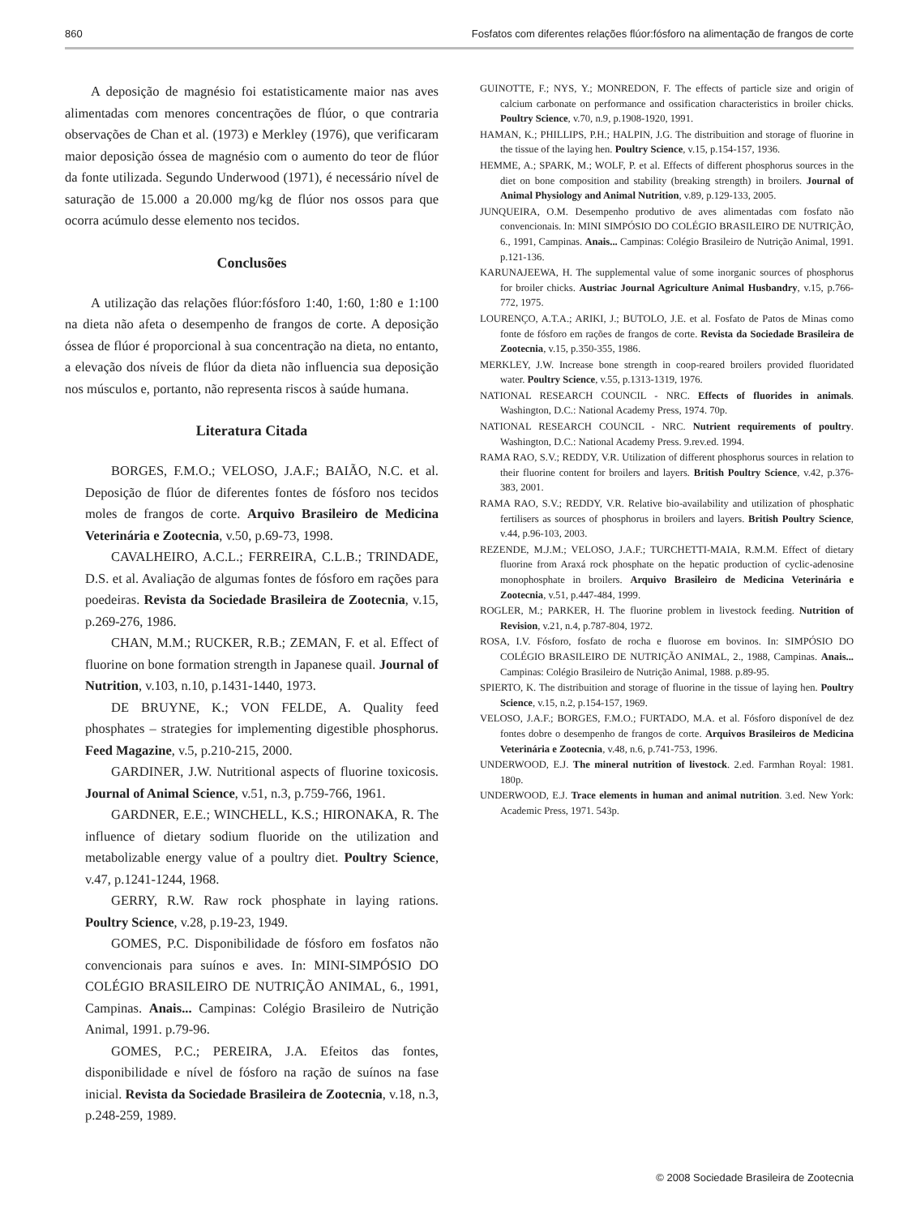860 Fosfatos com diferentes relações flúor:fósforo na alimentação de frangos de corte
A deposição de magnésio foi estatisticamente maior nas aves alimentadas com menores concentrações de flúor, o que contraria observações de Chan et al. (1973) e Merkley (1976), que verificaram maior deposição óssea de magnésio com o aumento do teor de flúor da fonte utilizada. Segundo Underwood (1971), é necessário nível de saturação de 15.000 a 20.000 mg/kg de flúor nos ossos para que ocorra acúmulo desse elemento nos tecidos.
Conclusões
A utilização das relações flúor:fósforo 1:40, 1:60, 1:80 e 1:100 na dieta não afeta o desempenho de frangos de corte. A deposição óssea de flúor é proporcional à sua concentração na dieta, no entanto, a elevação dos níveis de flúor da dieta não influencia sua deposição nos músculos e, portanto, não representa riscos à saúde humana.
Literatura Citada
BORGES, F.M.O.; VELOSO, J.A.F.; BAIÃO, N.C. et al. Deposição de flúor de diferentes fontes de fósforo nos tecidos moles de frangos de corte. Arquivo Brasileiro de Medicina Veterinária e Zootecnia, v.50, p.69-73, 1998.
CAVALHEIRO, A.C.L.; FERREIRA, C.L.B.; TRINDADE, D.S. et al. Avaliação de algumas fontes de fósforo em rações para poedeiras. Revista da Sociedade Brasileira de Zootecnia, v.15, p.269-276, 1986.
CHAN, M.M.; RUCKER, R.B.; ZEMAN, F. et al. Effect of fluorine on bone formation strength in Japanese quail. Journal of Nutrition, v.103, n.10, p.1431-1440, 1973.
DE BRUYNE, K.; VON FELDE, A. Quality feed phosphates – strategies for implementing digestible phosphorus. Feed Magazine, v.5, p.210-215, 2000.
GARDINER, J.W. Nutritional aspects of fluorine toxicosis. Journal of Animal Science, v.51, n.3, p.759-766, 1961.
GARDNER, E.E.; WINCHELL, K.S.; HIRONAKA, R. The influence of dietary sodium fluoride on the utilization and metabolizable energy value of a poultry diet. Poultry Science, v.47, p.1241-1244, 1968.
GERRY, R.W. Raw rock phosphate in laying rations. Poultry Science, v.28, p.19-23, 1949.
GOMES, P.C. Disponibilidade de fósforo em fosfatos não convencionais para suínos e aves. In: MINI-SIMPÓSIO DO COLÉGIO BRASILEIRO DE NUTRIÇÃO ANIMAL, 6., 1991, Campinas. Anais... Campinas: Colégio Brasileiro de Nutrição Animal, 1991. p.79-96.
GOMES, P.C.; PEREIRA, J.A. Efeitos das fontes, disponibilidade e nível de fósforo na ração de suínos na fase inicial. Revista da Sociedade Brasileira de Zootecnia, v.18, n.3, p.248-259, 1989.
GUINOTTE, F.; NYS, Y.; MONREDON, F. The effects of particle size and origin of calcium carbonate on performance and ossification characteristics in broiler chicks. Poultry Science, v.70, n.9, p.1908-1920, 1991.
HAMAN, K.; PHILLIPS, P.H.; HALPIN, J.G. The distribuition and storage of fluorine in the tissue of the laying hen. Poultry Science, v.15, p.154-157, 1936.
HEMME, A.; SPARK, M.; WOLF, P. et al. Effects of different phosphorus sources in the diet on bone composition and stability (breaking strength) in broilers. Journal of Animal Physiology and Animal Nutrition, v.89, p.129-133, 2005.
JUNQUEIRA, O.M. Desempenho produtivo de aves alimentadas com fosfato não convencionais. In: MINI SIMPÓSIO DO COLÉGIO BRASILEIRO DE NUTRIÇÃO, 6., 1991, Campinas. Anais... Campinas: Colégio Brasileiro de Nutrição Animal, 1991. p.121-136.
KARUNAJEEWA, H. The supplemental value of some inorganic sources of phosphorus for broiler chicks. Austriac Journal Agriculture Animal Husbandry, v.15, p.766-772, 1975.
LOURENÇO, A.T.A.; ARIKI, J.; BUTOLO, J.E. et al. Fosfato de Patos de Minas como fonte de fósforo em rações de frangos de corte. Revista da Sociedade Brasileira de Zootecnia, v.15, p.350-355, 1986.
MERKLEY, J.W. Increase bone strength in coop-reared broilers provided fluoridated water. Poultry Science, v.55, p.1313-1319, 1976.
NATIONAL RESEARCH COUNCIL - NRC. Effects of fluorides in animals. Washington, D.C.: National Academy Press, 1974. 70p.
NATIONAL RESEARCH COUNCIL - NRC. Nutrient requirements of poultry. Washington, D.C.: National Academy Press. 9.rev.ed. 1994.
RAMA RAO, S.V.; REDDY, V.R. Utilization of different phosphorus sources in relation to their fluorine content for broilers and layers. British Poultry Science, v.42, p.376-383, 2001.
RAMA RAO, S.V.; REDDY, V.R. Relative bio-availability and utilization of phosphatic fertilisers as sources of phosphorus in broilers and layers. British Poultry Science, v.44, p.96-103, 2003.
REZENDE, M.J.M.; VELOSO, J.A.F.; TURCHETTI-MAIA, R.M.M. Effect of dietary fluorine from Araxá rock phosphate on the hepatic production of cyclic-adenosine monophosphate in broilers. Arquivo Brasileiro de Medicina Veterinária e Zootecnia, v.51, p.447-484, 1999.
ROGLER, M.; PARKER, H. The fluorine problem in livestock feeding. Nutrition of Revision, v.21, n.4, p.787-804, 1972.
ROSA, I.V. Fósforo, fosfato de rocha e fluorose em bovinos. In: SIMPÓSIO DO COLÉGIO BRASILEIRO DE NUTRIÇÃO ANIMAL, 2., 1988, Campinas. Anais... Campinas: Colégio Brasileiro de Nutrição Animal, 1988. p.89-95.
SPIERTO, K. The distribuition and storage of fluorine in the tissue of laying hen. Poultry Science, v.15, n.2, p.154-157, 1969.
VELOSO, J.A.F.; BORGES, F.M.O.; FURTADO, M.A. et al. Fósforo disponível de dez fontes dobre o desempenho de frangos de corte. Arquivos Brasileiros de Medicina Veterinária e Zootecnia, v.48, n.6, p.741-753, 1996.
UNDERWOOD, E.J. The mineral nutrition of livestock. 2.ed. Farmhan Royal: 1981. 180p.
UNDERWOOD, E.J. Trace elements in human and animal nutrition. 3.ed. New York: Academic Press, 1971. 543p.
© 2008 Sociedade Brasileira de Zootecnia